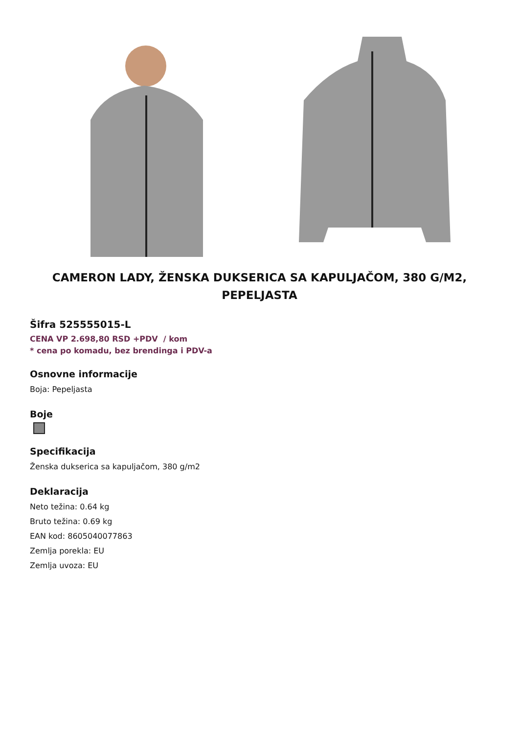CAMERON LADY, ŽENSKA DUKSERICA SA KAPULJAČOM, 380 G/M2, PEPELJASTA
Šifra 525555015-L
CENA VP 2.698,80 RSD +PDV / kom
* cena po komadu, bez brendinga i PDV-a
Osnovne informacije
Boja: Pepeljasta
Boje
Specifikacija
Ženska dukserica sa kapuljačom, 380 g/m2
Deklaracija
Neto težina: 0.64 kg
Bruto težina: 0.69 kg
EAN kod: 8605040077863
Zemlja porekla: EU
Zemlja uvoza: EU